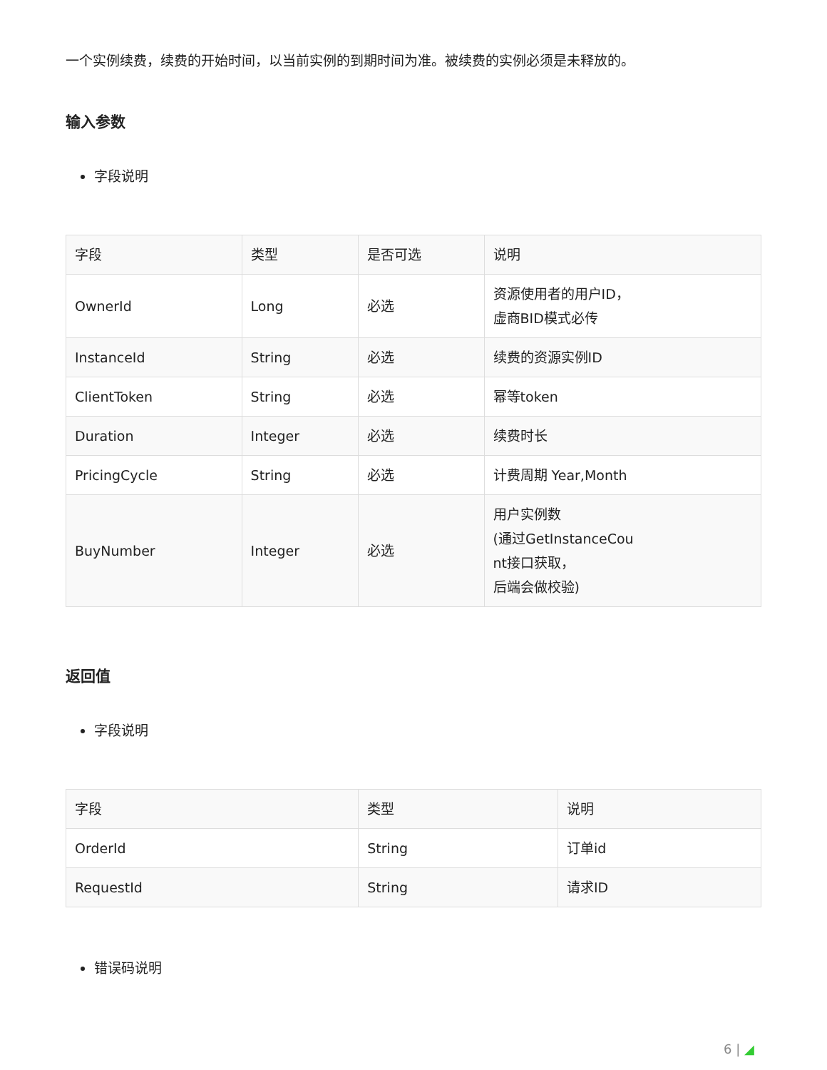一个实例续费，续费的开始时间，以当前实例的到期时间为准。被续费的实例必须是未释放的。
输入参数
字段说明
| 字段 | 类型 | 是否可选 | 说明 |
| --- | --- | --- | --- |
| OwnerId | Long | 必选 | 资源使用者的用户ID， 虚商BID模式必传 |
| InstanceId | String | 必选 | 续费的资源实例ID |
| ClientToken | String | 必选 | 幂等token |
| Duration | Integer | 必选 | 续费时长 |
| PricingCycle | String | 必选 | 计费周期 Year,Month |
| BuyNumber | Integer | 必选 | 用户实例数 (通过GetInstanceCou nt接口获取， 后端会做校验) |
返回值
字段说明
| 字段 | 类型 | 说明 |
| --- | --- | --- |
| OrderId | String | 订单id |
| RequestId | String | 请求ID |
错误码说明
6 | ◢